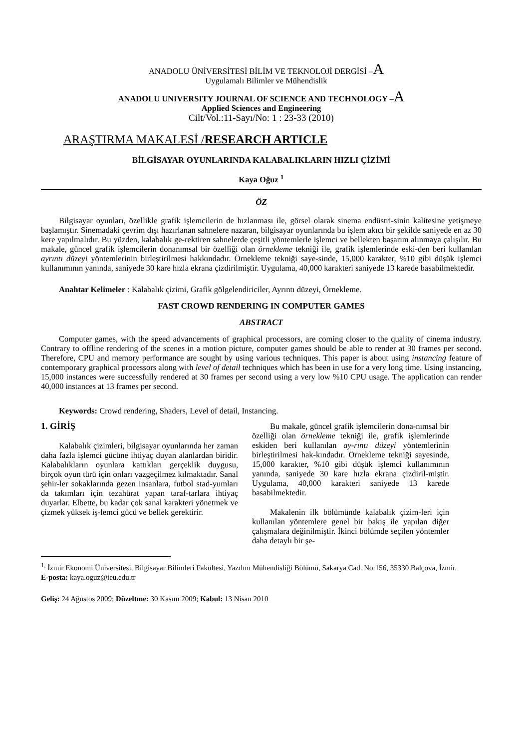ANADOLU ÜNİVERSİTESİ BİLİM VE TEKNOLOJİ DERGİSİ –A
Uygulamalı Bilimler ve Mühendislik
ANADOLU UNIVERSITY JOURNAL OF SCIENCE AND TECHNOLOGY –A
Applied Sciences and Engineering
Cilt/Vol.:11-Sayı/No: 1 : 23-33 (2010)
ARAŞTIRMA MAKALESİ /RESEARCH ARTICLE
BİLGİSAYAR OYUNLARINDA KALABALIKLARIN HIZLI ÇİZİMİ
Kaya Oğuz <sup>1</sup>
ÖZ
Bilgisayar oyunları, özellikle grafik işlemcilerin de hızlanması ile, görsel olarak sinema endüstri-sinin kalitesine yetişmeye başlamıştır. Sinemadaki çevrim dışı hazırlanan sahnelere nazaran, bilgisayar oyunlarında bu işlem akıcı bir şekilde saniyede en az 30 kere yapılmalıdır. Bu yüzden, kalabalık ge-rektiren sahnelerde çeşitli yöntemlerle işlemci ve bellekten başarım alınmaya çalışılır. Bu makale, güncel grafik işlemcilerin donanımsal bir özelliği olan örnekleme tekniği ile, grafik işlemlerinde eski-den beri kullanılan ayrıntı düzeyi yöntemlerinin birleştirilmesi hakkındadır. Örnekleme tekniği saye-sinde, 15,000 karakter, %10 gibi düşük işlemci kullanımının yanında, saniyede 30 kare hızla ekrana çizdirilmiştir. Uygulama, 40,000 karakteri saniyede 13 karede basabilmektedir.
Anahtar Kelimeler : Kalabalık çizimi, Grafik gölgelendiriciler, Ayrıntı düzeyi, Örnekleme.
FAST CROWD RENDERING IN COMPUTER GAMES
ABSTRACT
Computer games, with the speed advancements of graphical processors, are coming closer to the quality of cinema industry. Contrary to offline rendering of the scenes in a motion picture, computer games should be able to render at 30 frames per second. Therefore, CPU and memory performance are sought by using various techniques. This paper is about using instancing feature of contemporary graphical processors along with level of detail techniques which has been in use for a very long time. Using instancing, 15,000 instances were successfully rendered at 30 frames per second using a very low %10 CPU usage. The application can render 40,000 instances at 13 frames per second.
Keywords: Crowd rendering, Shaders, Level of detail, Instancing.
1. GİRİŞ
Kalabalık çizimleri, bilgisayar oyunlarında her zaman daha fazla işlemci gücüne ihtiyaç duyan alanlardan biridir. Kalabalıkların oyunlara kattıkları gerçeklik duygusu, birçok oyun türü için onları vazgeçilmez kılmaktadır. Sanal şehir-ler sokaklarında gezen insanlara, futbol stad-yumları da takımları için tezahürat yapan taraf-tarlara ihtiyaç duyarlar. Elbette, bu kadar çok sanal karakteri yönetmek ve çizmek yüksek iş-lemci gücü ve bellek gerektirir.
Bu makale, güncel grafik işlemcilerin dona-nımsal bir özelliği olan örnekleme tekniği ile, grafik işlemlerinde eskiden beri kullanılan ay-rıntı düzeyi yöntemlerinin birleştirilmesi hak-kındadır. Örnekleme tekniği sayesinde, 15,000 karakter, %10 gibi düşük işlemci kullanımının yanında, saniyede 30 kare hızla ekrana çizdiril-miştir. Uygulama, 40,000 karakteri saniyede 13 karede basabilmektedir.
Makalenin ilk bölümünde kalabalık çizim-leri için kullanılan yöntemlere genel bir bakış ile yapılan diğer çalışmalara değinilmiştir. İkinci bölümde seçilen yöntemler daha detaylı bir şe-
<sup>1,</sup> İzmir Ekonomi Üniversitesi, Bilgisayar Bilimleri Fakültesi, Yazılım Mühendisliği Bölümü, Sakarya Cad. No:156, 35330 Balçova, İzmir.
E-posta: kaya.oguz@ieu.edu.tr
Geliş: 24 Ağustos 2009; Düzeltme: 30 Kasım 2009; Kabul: 13 Nisan 2010